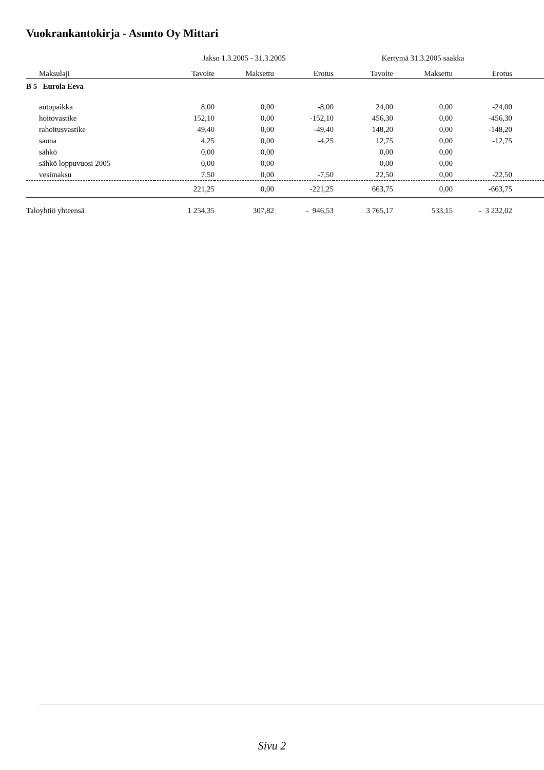Vuokrankantokirja - Asunto Oy Mittari
| | Jakso 1.3.2005 - 31.3.2005 | | | Kertymä 31.3.2005 saakka | | | |
| Maksulaji | Tavoite | Maksettu | Erotus | Tavoite | Maksettu | Erotus | |
| B 5 Eurola Eeva | | | | | | | |
| autopaikka | 8,00 | 0,00 | -8,00 | 24,00 | 0,00 | -24,00 | |
| hoitovastike | 152,10 | 0,00 | -152,10 | 456,30 | 0,00 | -456,30 | |
| rahoitusvastike | 49,40 | 0,00 | -49,40 | 148,20 | 0,00 | -148,20 | |
| sauna | 4,25 | 0,00 | -4,25 | 12,75 | 0,00 | -12,75 | |
| sähkö | 0,00 | 0,00 | | 0,00 | 0,00 | | |
| sähkö loppuvuosi 2005 | 0,00 | 0,00 | | 0,00 | 0,00 | | |
| vesimaksu | 7,50 | 0,00 | -7,50 | 22,50 | 0,00 | -22,50 | |
| | 221,25 | 0,00 | -221,25 | 663,75 | 0,00 | -663,75 | |
| Taloyhtiö yhteensä | 1 254,35 | 307,82 | - 946,53 | 3 765,17 | 533,15 | - 3 232,02 | |
Sivu 2